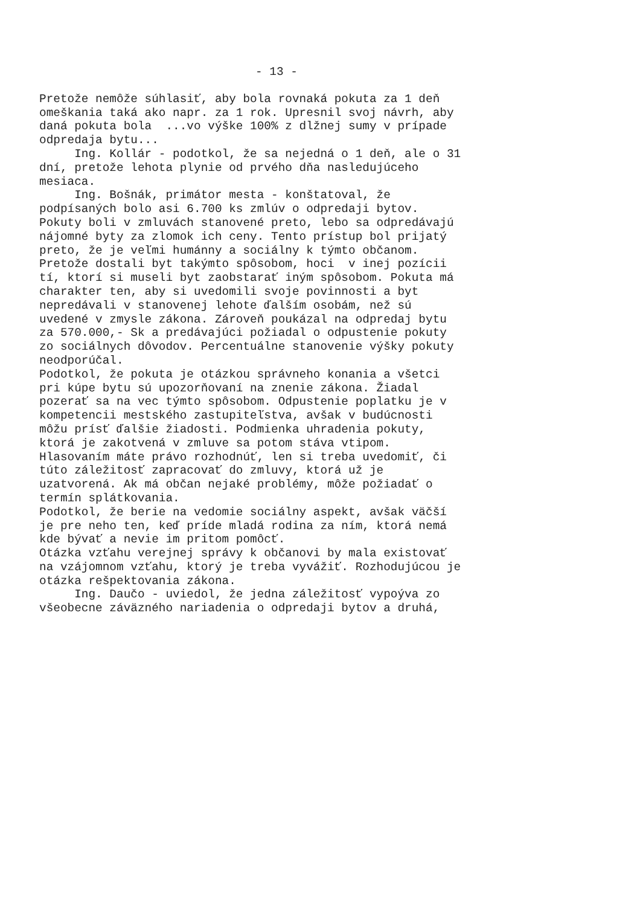- 13 -
Pretože nemôže súhlasiť, aby bola rovnaká pokuta za 1 deň omeškania taká ako napr. za 1 rok. Upresnil svoj návrh, aby daná pokuta bola ...vo výške 100% z dlžnej sumy v prípade odpredaja bytu... Ing. Kollár - podotkol, že sa nejedná o 1 deň, ale o 31 dní, pretože lehota plynie od prvého dňa nasledujúceho mesiaca. Ing. Bošnák, primátor mesta - konštatoval, že podpísaných bolo asi 6.700 ks zmlúv o odpredaji bytov. Pokuty boli v zmluvách stanovené preto, lebo sa odpredávajú nájomné byty za zlomok ich ceny. Tento prístup bol prijatý preto, že je veľmi humánny a sociálny k týmto občanom. Pretože dostali byt takýmto spôsobom, hoci v inej pozícii tí, ktorí si museli byt zaobstarať iným spôsobom. Pokuta má charakter ten, aby si uvedomili svoje povinnosti a byt nepredávali v stanovenej lehote ďalším osobám, než sú uvedené v zmysle zákona. Zároveň poukázal na odpredaj bytu za 570.000,- Sk a predávajúci požiadal o odpustenie pokuty zo sociálnych dôvodov. Percentuálne stanovenie výšky pokuty neodporúčal. Podotkol, že pokuta je otázkou správneho konania a všetci pri kúpe bytu sú upozorňovaní na znenie zákona. Žiadal pozerať sa na vec týmto spôsobom. Odpustenie poplatku je v kompetencii mestského zastupiteľstva, avšak v budúcnosti môžu prísť ďalšie žiadosti. Podmienka uhradenia pokuty, ktorá je zakotvená v zmluve sa potom stáva vtipom. Hlasovaním máte právo rozhodnúť, len si treba uvedomiť, či túto záležitosť zapracovať do zmluvy, ktorá už je uzatvorená. Ak má občan nejaké problémy, môže požiadať o termín splátkovania. Podotkol, že berie na vedomie sociálny aspekt, avšak väčší je pre neho ten, keď príde mladá rodina za ním, ktorá nemá kde bývať a nevie im pritom pomôcť. Otázka vzťahu verejnej správy k občanovi by mala existovať na vzájomnom vzťahu, ktorý je treba vyvážiť. Rozhodujúcou je otázka rešpektovania zákona. Ing. Daučo - uviedol, že jedna záležitosť vypoýva zo všeobecne záväzného nariadenia o odpredaji bytov a druhá,